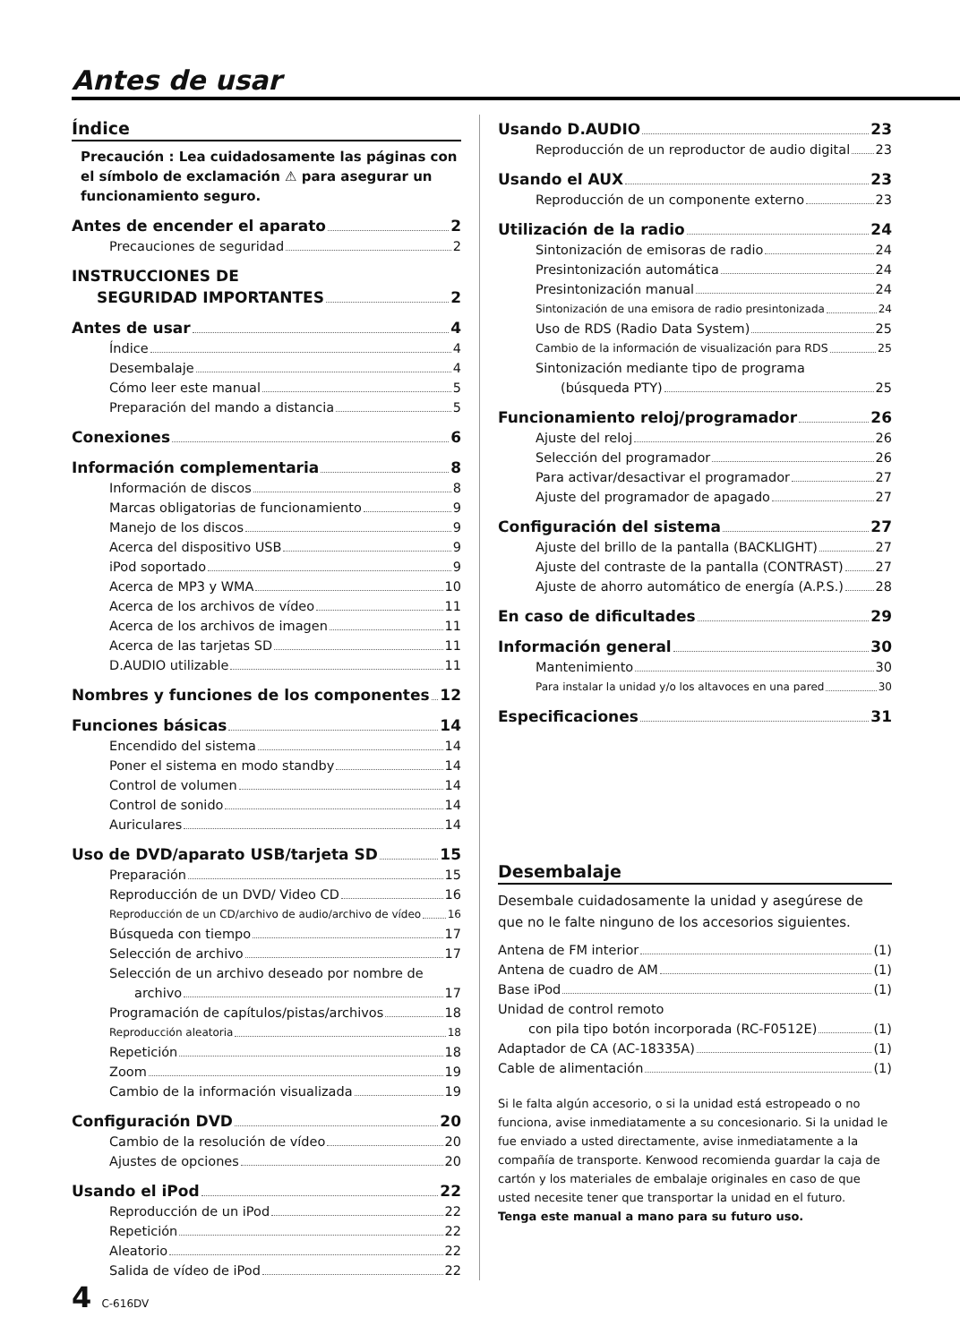Antes de usar
Índice
Precaución : Lea cuidadosamente las páginas con el símbolo de exclamación ⚠ para asegurar un funcionamiento seguro.
Antes de encender el aparato 2
Precauciones de seguridad 2
INSTRUCCIONES DE
SEGURIDAD IMPORTANTES 2
Antes de usar 4
Índice 4
Desembalaje 4
Cómo leer este manual 5
Preparación del mando a distancia 5
Conexiones 6
Información complementaria 8
Información de discos 8
Marcas obligatorias de funcionamiento 9
Manejo de los discos 9
Acerca del dispositivo USB 9
iPod soportado 9
Acerca de MP3 y WMA 10
Acerca de los archivos de vídeo 11
Acerca de los archivos de imagen 11
Acerca de las tarjetas SD 11
D.AUDIO utilizable 11
Nombres y funciones de los componentes 12
Funciones básicas 14
Encendido del sistema 14
Poner el sistema en modo standby 14
Control de volumen 14
Control de sonido 14
Auriculares 14
Uso de DVD/aparato USB/tarjeta SD 15
Preparación 15
Reproducción de un DVD/ Video CD 16
Reproducción de un CD/archivo de audio/archivo de vídeo 16
Búsqueda con tiempo 17
Selección de archivo 17
Selección de un archivo deseado por nombre de
archivo 17
Programación de capítulos/pistas/archivos 18
Reproducción aleatoria 18
Repetición 18
Zoom 19
Cambio de la información visualizada 19
Configuración DVD 20
Cambio de la resolución de vídeo 20
Ajustes de opciones 20
Usando el iPod 22
Reproducción de un iPod 22
Repetición 22
Aleatorio 22
Salida de vídeo de iPod 22
Usando D.AUDIO 23
Reproducción de un reproductor de audio digital 23
Usando el AUX 23
Reproducción de un componente externo 23
Utilización de la radio 24
Sintonización de emisoras de radio 24
Presintonización automática 24
Presintonización manual 24
Sintonización de una emisora de radio presintonizada 24
Uso de RDS (Radio Data System) 25
Cambio de la información de visualización para RDS 25
Sintonización mediante tipo de programa
(búsqueda PTY) 25
Funcionamiento reloj/programador 26
Ajuste del reloj 26
Selección del programador 26
Para activar/desactivar el programador 27
Ajuste del programador de apagado 27
Configuración del sistema 27
Ajuste del brillo de la pantalla (BACKLIGHT) 27
Ajuste del contraste de la pantalla (CONTRAST) 27
Ajuste de ahorro automático de energía (A.P.S.) 28
En caso de dificultades 29
Información general 30
Mantenimiento 30
Para instalar la unidad y/o los altavoces en una pared 30
Especificaciones 31
Desembalaje
Desembale cuidadosamente la unidad y asegúrese de que no le falte ninguno de los accesorios siguientes.
Antena de FM interior (1)
Antena de cuadro de AM (1)
Base iPod (1)
Unidad de control remoto
con pila tipo botón incorporada (RC-F0512E) (1)
Adaptador de CA (AC-18335A) (1)
Cable de alimentación (1)
Si le falta algún accesorio, o si la unidad está estropeado o no funciona, avise inmediatamente a su concesionario. Si la unidad le fue enviado a usted directamente, avise inmediatamente a la compañía de transporte. Kenwood recomienda guardar la caja de cartón y los materiales de embalaje originales en caso de que usted necesite tener que transportar la unidad en el futuro.
Tenga este manual a mano para su futuro uso.
4 C-616DV